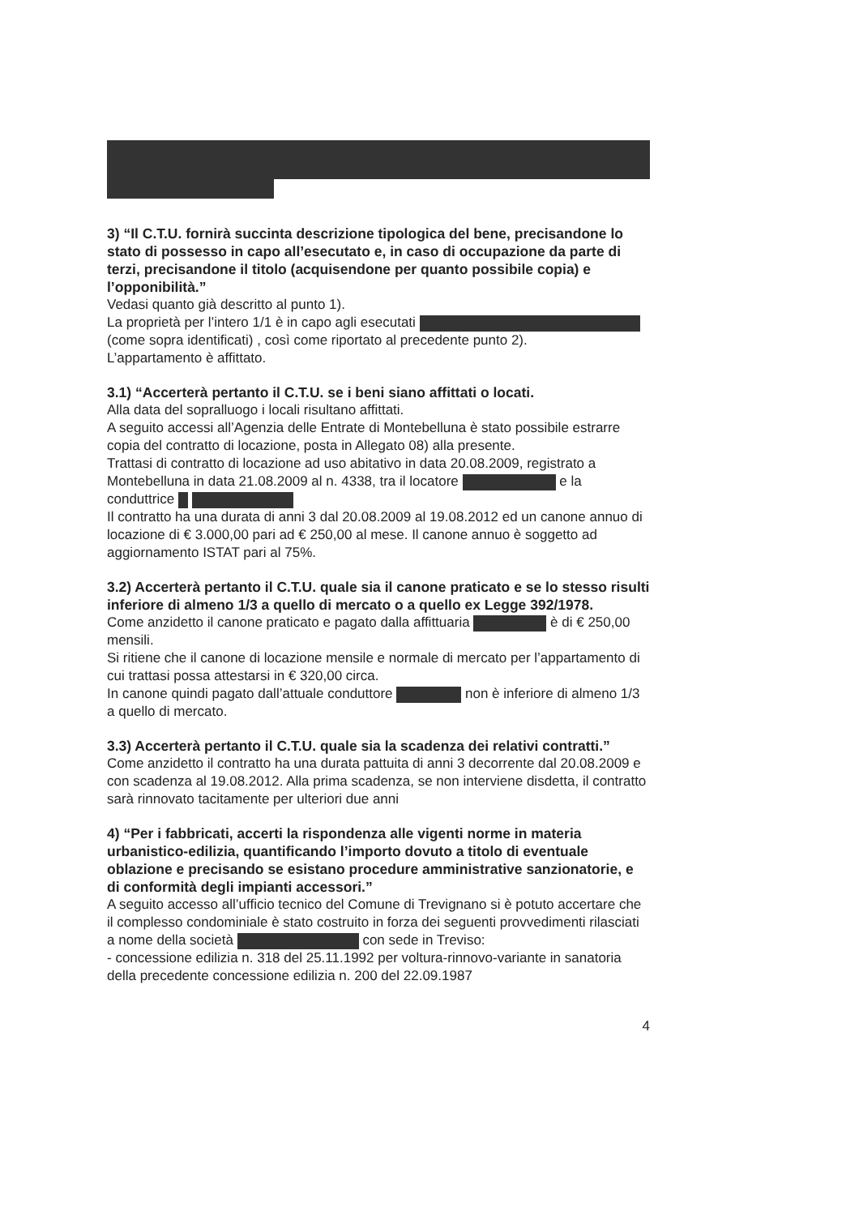3) “Il C.T.U. fornirà succinta descrizione tipologica del bene, precisandone lo stato di possesso in capo all’esecutato e, in caso di occupazione da parte di terzi, precisandone il titolo (acquisendone per quanto possibile copia) e l’opponibilità.”
Vedasi quanto già descritto al punto 1).
La proprietà per l’intero 1/1 è in capo agli esecutati
(come sopra identificati) , così come riportato al precedente punto 2).
L’appartamento è affittato.
3.1) “Accerterà pertanto il C.T.U. se i beni siano affittati o locati.
Alla data del sopralluogo i locali risultano affittati.
A seguito accessi all’Agenzia delle Entrate di Montebelluna è stato possibile estrarre copia del contratto di locazione, posta in Allegato 08) alla presente.
Trattasi di contratto di locazione ad uso abitativo in data 20.08.2009, registrato a Montebelluna in data 21.08.2009 al n. 4338, tra il locatore e la conduttrice
Il contratto ha una durata di anni 3 dal 20.08.2009 al 19.08.2012 ed un canone annuo di locazione di € 3.000,00 pari ad € 250,00 al mese. Il canone annuo è soggetto ad aggiornamento ISTAT pari al 75%.
3.2) Accerterà pertanto il C.T.U. quale sia il canone praticato e se lo stesso risulti inferiore di almeno 1/3 a quello di mercato o a quello ex Legge 392/1978.
Come anzidetto il canone praticato e pagato dalla affittuaria è di € 250,00 mensili.
Si ritiene che il canone di locazione mensile e normale di mercato per l’appartamento di cui trattasi possa attestarsi in € 320,00 circa.
In canone quindi pagato dall’attuale conduttore non è inferiore di almeno 1/3 a quello di mercato.
3.3) Accerterà pertanto il C.T.U. quale sia la scadenza dei relativi contratti.”
Come anzidetto il contratto ha una durata pattuita di anni 3 decorrente dal 20.08.2009 e con scadenza al 19.08.2012. Alla prima scadenza, se non interviene disdetta, il contratto sarà rinnovato tacitamente per ulteriori due anni
4) “Per i fabbricati, accerti la rispondenza alle vigenti norme in materia urbanistico-edilizia, quantificando l’importo dovuto a titolo di eventuale oblazione e precisando se esistano procedure amministrative sanzionatorie, e di conformità degli impianti accessori.”
A seguito accesso all’ufficio tecnico del Comune di Trevignano si è potuto accertare che il complesso condominiale è stato costruito in forza dei seguenti provvedimenti rilasciati a nome della società con sede in Treviso:
- concessione edilizia n. 318 del 25.11.1992 per voltura-rinnovo-variante in sanatoria della precedente concessione edilizia n. 200 del 22.09.1987
4